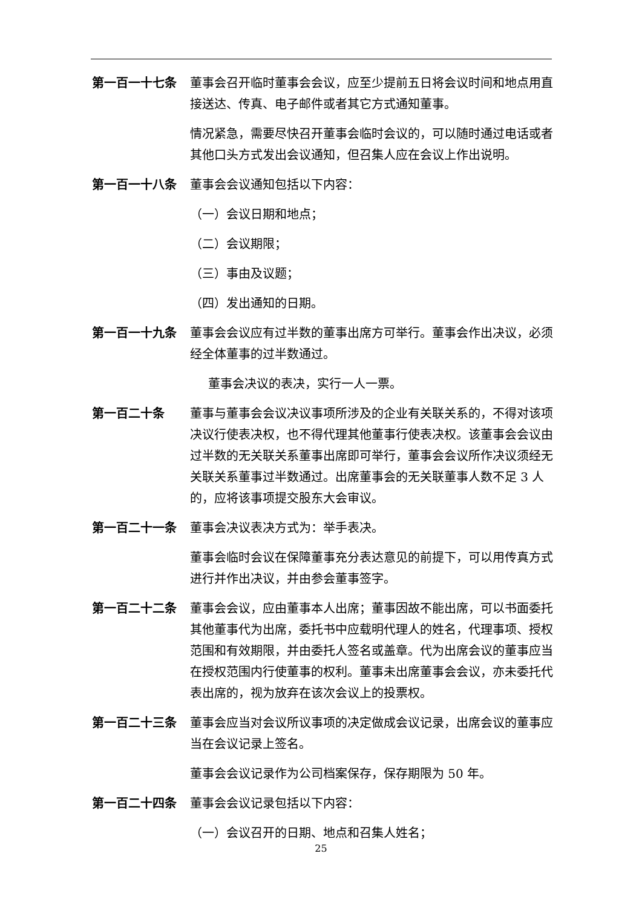第一百一十七条 董事会召开临时董事会会议，应至少提前五日将会议时间和地点用直接送达、传真、电子邮件或者其它方式通知董事。
情况紧急，需要尽快召开董事会临时会议的，可以随时通过电话或者其他口头方式发出会议通知，但召集人应在会议上作出说明。
第一百一十八条 董事会会议通知包括以下内容：
（一）会议日期和地点；
（二）会议期限；
（三）事由及议题；
（四）发出通知的日期。
第一百一十九条 董事会会议应有过半数的董事出席方可举行。董事会作出决议，必须经全体董事的过半数通过。
董事会决议的表决，实行一人一票。
第一百二十条 董事与董事会会议决议事项所涉及的企业有关联关系的，不得对该项决议行使表决权，也不得代理其他董事行使表决权。该董事会会议由过半数的无关联关系董事出席即可举行，董事会会议所作决议须经无关联关系董事过半数通过。出席董事会的无关联董事人数不足 3 人的，应将该事项提交股东大会审议。
第一百二十一条 董事会决议表决方式为：举手表决。
董事会临时会议在保障董事充分表达意见的前提下，可以用传真方式进行并作出决议，并由参会董事签字。
第一百二十二条 董事会会议，应由董事本人出席；董事因故不能出席，可以书面委托其他董事代为出席，委托书中应载明代理人的姓名，代理事项、授权范围和有效期限，并由委托人签名或盖章。代为出席会议的董事应当在授权范围内行使董事的权利。董事未出席董事会会议，亦未委托代表出席的，视为放弃在该次会议上的投票权。
第一百二十三条 董事会应当对会议所议事项的决定做成会议记录，出席会议的董事应当在会议记录上签名。
董事会会议记录作为公司档案保存，保存期限为 50 年。
第一百二十四条 董事会会议记录包括以下内容：
（一）会议召开的日期、地点和召集人姓名；
25